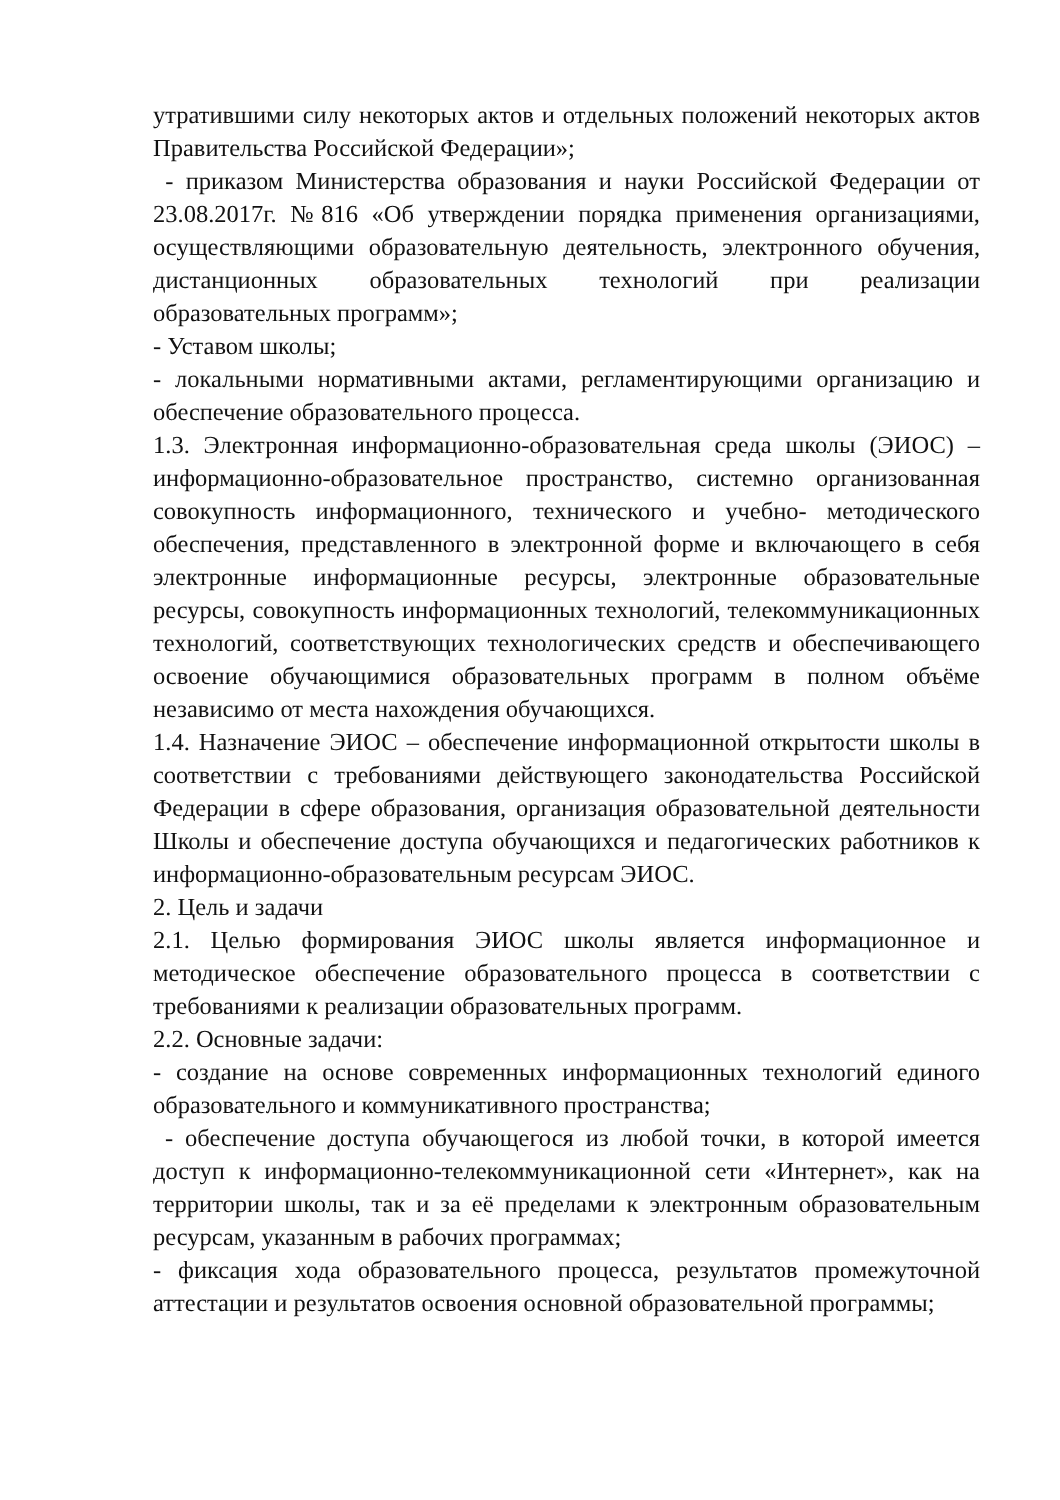утратившими силу некоторых актов и отдельных положений некоторых актов Правительства Российской Федерации»;
- приказом Министерства образования и науки Российской Федерации от 23.08.2017г. №816 «Об утверждении порядка применения организациями, осуществляющими образовательную деятельность, электронного обучения, дистанционных образовательных технологий при реализации образовательных программ»;
- Уставом школы;
- локальными нормативными актами, регламентирующими организацию и обеспечение образовательного процесса.
1.3. Электронная информационно-образовательная среда школы (ЭИОС) – информационно-образовательное пространство, системно организованная совокупность информационного, технического и учебно- методического обеспечения, представленного в электронной форме и включающего в себя электронные информационные ресурсы, электронные образовательные ресурсы, совокупность информационных технологий, телекоммуникационных технологий, соответствующих технологических средств и обеспечивающего освоение обучающимися образовательных программ в полном объёме независимо от места нахождения обучающихся.
1.4. Назначение ЭИОС – обеспечение информационной открытости школы в соответствии с требованиями действующего законодательства Российской Федерации в сфере образования, организация образовательной деятельности Школы и обеспечение доступа обучающихся и педагогических работников к информационно-образовательным ресурсам ЭИОС.
2. Цель и задачи
2.1. Целью формирования ЭИОС школы является информационное и методическое обеспечение образовательного процесса в соответствии с требованиями к реализации образовательных программ.
2.2. Основные задачи:
- создание на основе современных информационных технологий единого образовательного и коммуникативного пространства;
- обеспечение доступа обучающегося из любой точки, в которой имеется доступ к информационно-телекоммуникационной сети «Интернет», как на территории школы, так и за её пределами к электронным образовательным ресурсам, указанным в рабочих программах;
- фиксация хода образовательного процесса, результатов промежуточной аттестации и результатов освоения основной образовательной программы;